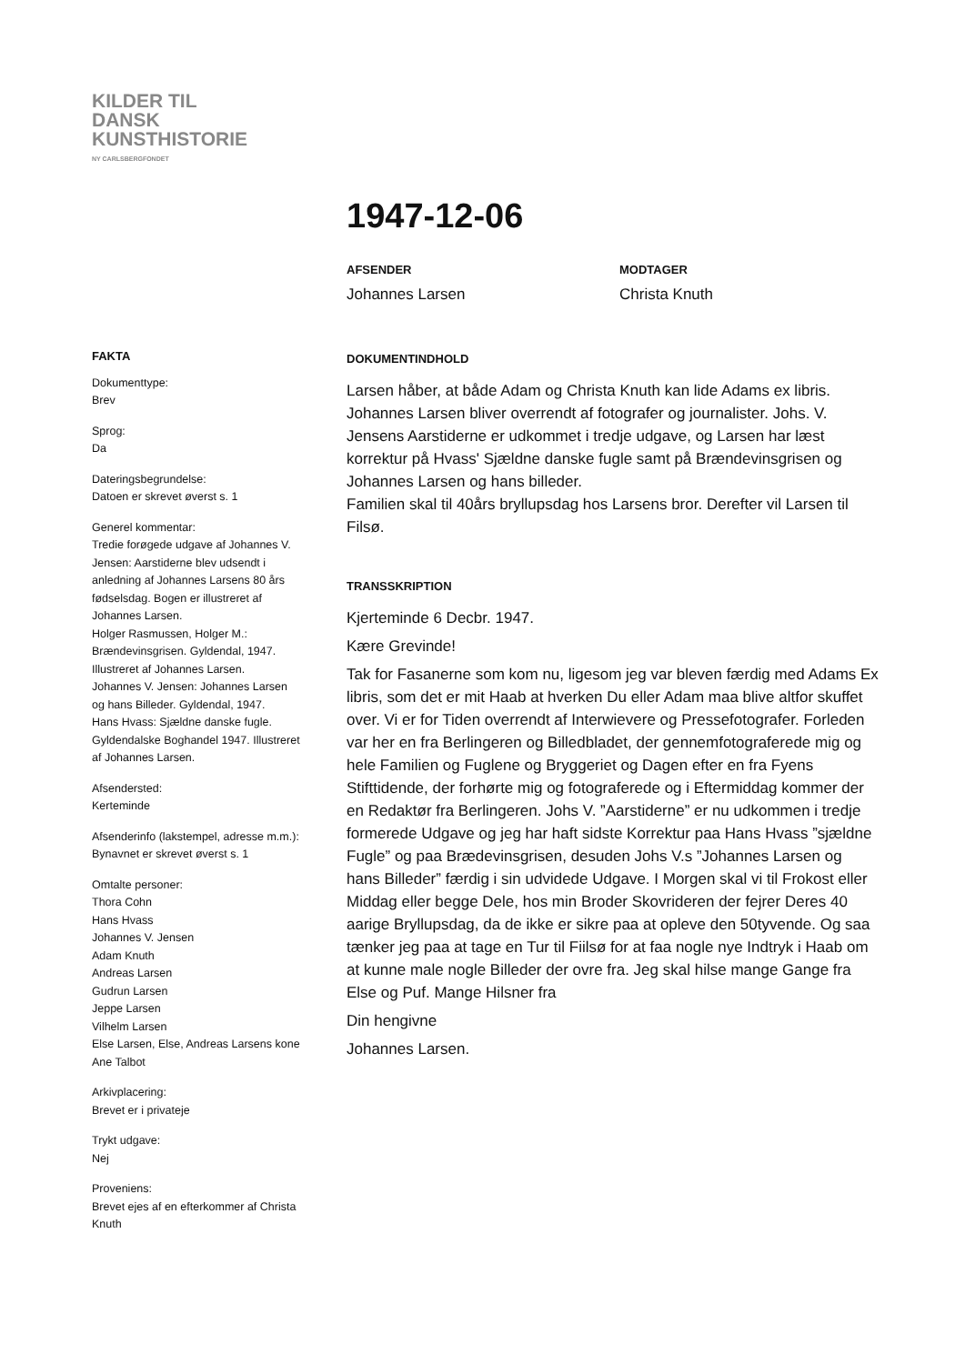KILDER TIL
DANSK
KUNSTHISTORIE
NY CARLSBERGFONDET
1947-12-06
AFSENDER
Johannes Larsen
MODTAGER
Christa Knuth
FAKTA
Dokumenttype:
Brev
Sprog:
Da
Dateringsbegrundelse:
Datoen er skrevet øverst s. 1
Generel kommentar:
Tredie forøgede udgave af Johannes V. Jensen: Aarstiderne blev udsendt i anledning af Johannes Larsens 80 års fødselsdag. Bogen er illustreret af Johannes Larsen.
Holger Rasmussen, Holger M.: Brændevinsgrisen. Gyldendal, 1947. Illustreret af Johannes Larsen.
Johannes V. Jensen: Johannes Larsen og hans Billeder. Gyldendal, 1947.
Hans Hvass: Sjældne danske fugle. Gyldendalske Boghandel 1947. Illustreret af Johannes Larsen.
Afsendersted:
Kerteminde
Afsenderinfo (lakstempel, adresse m.m.):
Bynavnet er skrevet øverst s. 1
Omtalte personer:
Thora Cohn
Hans Hvass
Johannes V. Jensen
Adam Knuth
Andreas Larsen
Gudrun Larsen
Jeppe Larsen
Vilhelm Larsen
Else Larsen, Else, Andreas Larsens kone
Ane Talbot
Arkivplacering:
Brevet er i privateje
Trykt udgave:
Nej
Proveniens:
Brevet ejes af en efterkommer af Christa Knuth
DOKUMENTINDHOLD
Larsen håber, at både Adam og Christa Knuth kan lide Adams ex libris. Johannes Larsen bliver overrendt af fotografer og journalister. Johs. V. Jensens Aarstiderne er udkommet i tredje udgave, og Larsen har læst korrektur på Hvass' Sjældne danske fugle samt på Brændevinsgrisen og Johannes Larsen og hans billeder.
Familien skal til 40års bryllupsdag hos Larsens bror. Derefter vil Larsen til Filsø.
TRANSSKRIPTION
Kjerteminde 6 Decbr. 1947.
Kære Grevinde!
Tak for Fasanerne som kom nu, ligesom jeg var bleven færdig med Adams Ex libris, som det er mit Haab at hverken Du eller Adam maa blive altfor skuffet over. Vi er for Tiden overrendt af Interwievere og Pressefotografer. Forleden var her en fra Berlingeren og Billedbladet, der gennemfotograferede mig og hele Familien og Fuglene og Bryggeriet og Dagen efter en fra Fyens Stifttidende, der forhørte mig og fotograferede og i Eftermiddag kommer der en Redaktør fra Berlingeren. Johs V. ”Aarstiderne” er nu udkommen i tredje formerede Udgave og jeg har haft sidste Korrektur paa Hans Hvass ”sjældne Fugle” og paa Brædevinsgrisen, desuden Johs V.s ”Johannes Larsen og hans Billeder” færdig i sin udvidede Udgave. I Morgen skal vi til Frokost eller Middag eller begge Dele, hos min Broder Skovrideren der fejrer Deres 40 aarige Bryllupsdag, da de ikke er sikre paa at opleve den 50tyvende. Og saa tænker jeg paa at tage en Tur til Fiilsø for at faa nogle nye Indtryk i Haab om at kunne male nogle Billeder der ovre fra. Jeg skal hilse mange Gange fra Else og Puf. Mange Hilsner fra
Din hengivne
Johannes Larsen.